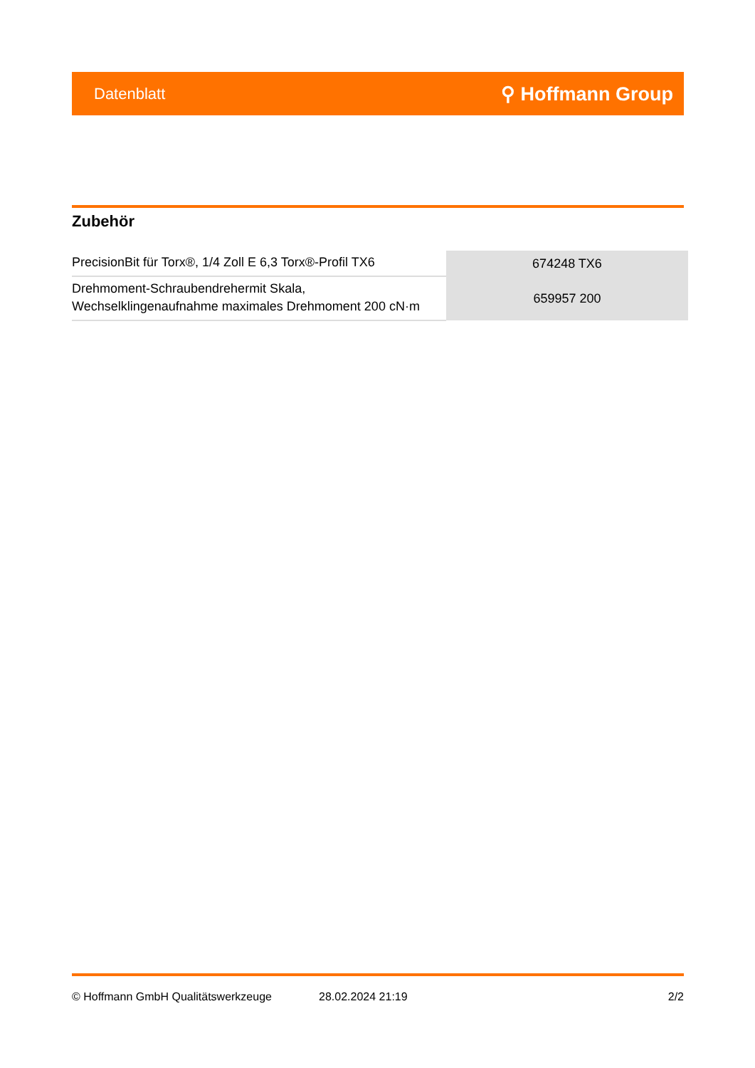Datenblatt ⚲ Hoffmann Group
Zubehör
| PrecisionBit für Torx®, 1/4 Zoll E 6,3 Torx®-Profil TX6 | 674248 TX6 |
| Drehmoment-Schraubendrehermit Skala, Wechselklingenaufnahme maximales Drehmoment 200 cN·m | 659957 200 |
© Hoffmann GmbH Qualitätswerkzeuge 28.02.2024 21:19 2/2